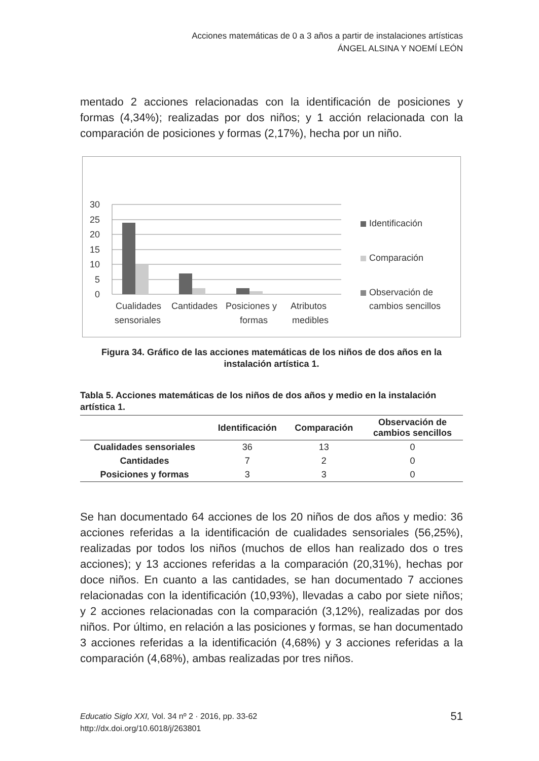Acciones matemáticas de 0 a 3 años a partir de instalaciones artísticas
ÁNGEL ALSINA Y NOEMÍ LEÓN
mentado 2 acciones relacionadas con la identificación de posiciones y formas (4,34%); realizadas por dos niños; y 1 acción relacionada con la comparación de posiciones y formas (2,17%), hecha por un niño.
30
25
20
15
10
5
0
Cualidades
sensoriales
Cantidades
Posiciones y
formas
Atributos
medibles
Identificación
Comparación
Observación de
cambios sencillos
Figura 34. Gráfico de las acciones matemáticas de los niños de dos años en la instalación artística 1.
Tabla 5. Acciones matemáticas de los niños de dos años y medio en la instalación artística 1.
| | Identificación | Comparación | Observación de cambios sencillos |
| --- | --- | --- | --- |
| Cualidades sensoriales | 36 | 13 | 0 |
| Cantidades | 7 | 2 | 0 |
| Posiciones y formas | 3 | 3 | 0 |
Se han documentado 64 acciones de los 20 niños de dos años y medio: 36 acciones referidas a la identificación de cualidades sensoriales (56,25%), realizadas por todos los niños (muchos de ellos han realizado dos o tres acciones); y 13 acciones referidas a la comparación (20,31%), hechas por doce niños. En cuanto a las cantidades, se han documentado 7 acciones relacionadas con la identificación (10,93%), llevadas a cabo por siete niños; y 2 acciones relacionadas con la comparación (3,12%), realizadas por dos niños. Por último, en relación a las posiciones y formas, se han documentado 3 acciones referidas a la identificación (4,68%) y 3 acciones referidas a la comparación (4,68%), ambas realizadas por tres niños.
51 Educatio Siglo XXI, Vol. 34 nº 2 · 2016, pp. 33-62
http://dx.doi.org/10.6018/j/263801